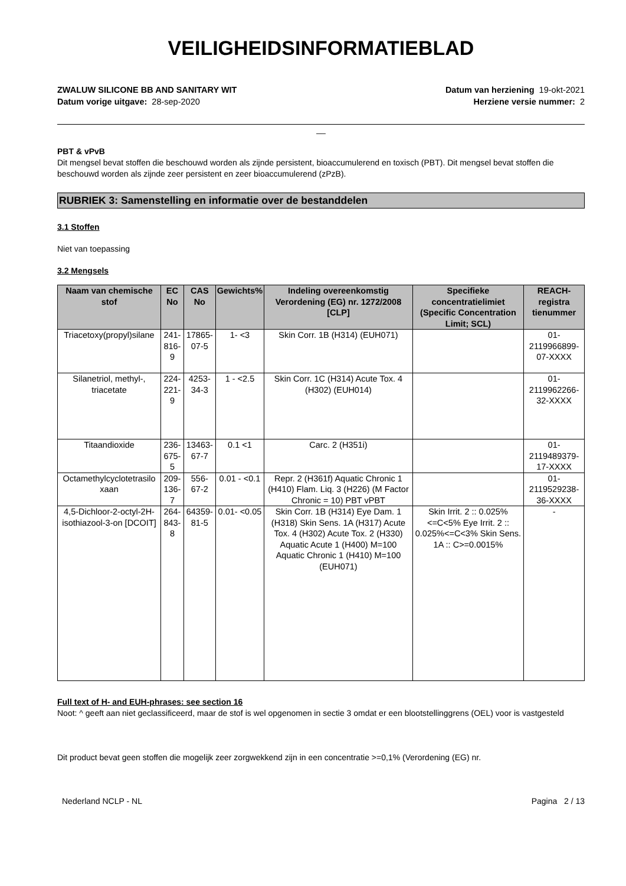VEILIGHEIDSINFORMATIEBLAD
ZWALUW SILICONE BB AND SANITARY WIT
Datum vorige uitgave: 28-sep-2020
Datum van herziening 19-okt-2021
Herziene versie nummer: 2
__
PBT & vPvB
Dit mengsel bevat stoffen die beschouwd worden als zijnde persistent, bioaccumulerend en toxisch (PBT). Dit mengsel bevat stoffen die beschouwd worden als zijnde zeer persistent en zeer bioaccumulerend (zPzB).
RUBRIEK 3: Samenstelling en informatie over de bestanddelen
3.1 Stoffen
Niet van toepassing
3.2 Mengsels
| Naam van chemische stof | EC No | CAS No | Gewichts% | Indeling overeenkomstig Verordening (EG) nr. 1272/2008 [CLP] | Specifieke concentratielimiet (Specific Concentration Limit; SCL) | REACH-registra tienummer |
| --- | --- | --- | --- | --- | --- | --- |
| Triacetoxy(propyl)silane | 241-816-9 | 17865-07-5 | 1- <3 | Skin Corr. 1B (H314) (EUH071) | | 01-2119966899-07-XXXX |
| Silanetriol, methyl-, triacetate | 224-221-9 | 4253-34-3 | 1 - <2.5 | Skin Corr. 1C (H314) Acute Tox. 4 (H302) (EUH014) | | 01-2119962266-32-XXXX |
| Titaandioxide | 236-675-5 | 13463-67-7 | 0.1 <1 | Carc. 2 (H351i) | | 01-2119489379-17-XXXX |
| Octamethylcyclotetrasilo xaan | 209-136-7 | 556-67-2 | 0.01 - <0.1 | Repr. 2 (H361f) Aquatic Chronic 1 (H410) Flam. Liq. 3 (H226) (M Factor Chronic = 10) PBT vPBT | | 01-2119529238-36-XXXX |
| 4,5-Dichloor-2-octyl-2H-isothiazool-3-on [DCOIT] | 264-843-8 | 64359-81-5 | 0.01- <0.05 | Skin Corr. 1B (H314) Eye Dam. 1 (H318) Skin Sens. 1A (H317) Acute Tox. 4 (H302) Acute Tox. 2 (H330) Aquatic Acute 1 (H400) M=100 Aquatic Chronic 1 (H410) M=100 (EUH071) | Skin Irrit. 2 :: 0.025%<=C<5% Eye Irrit. 2 :: 0.025%<=C<3% Skin Sens. 1A :: C>=0.0015% | - |
Full text of H- and EUH-phrases: see section 16
Noot: ^ geeft aan niet geclassificeerd, maar de stof is wel opgenomen in sectie 3 omdat er een blootstellinggrens (OEL) voor is vastgesteld
Dit product bevat geen stoffen die mogelijk zeer zorgwekkend zijn in een concentratie >=0,1% (Verordening (EG) nr.
Nederland NCLP - NL Pagina 2 / 13